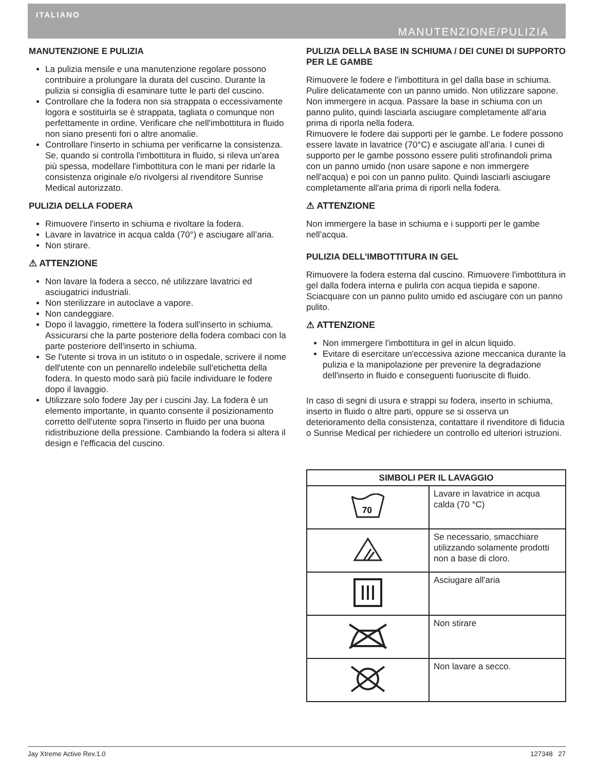ITALIANO
MANUTENZIONE/PULIZIA
MANUTENZIONE E PULIZIA
La pulizia mensile e una manutenzione regolare possono contribuire a prolungare la durata del cuscino. Durante la pulizia si consiglia di esaminare tutte le parti del cuscino.
Controllare che la fodera non sia strappata o eccessivamente logora e sostituirla se è strappata, tagliata o comunque non perfettamente in ordine. Verificare che nell'imbottitura in fluido non siano presenti fori o altre anomalie.
Controllare l'inserto in schiuma per verificarne la consistenza. Se, quando si controlla l'imbottitura in fluido, si rileva un'area più spessa, modellare l'imbottitura con le mani per ridarle la consistenza originale e/o rivolgersi al rivenditore Sunrise Medical autorizzato.
PULIZIA DELLA FODERA
Rimuovere l'inserto in schiuma e rivoltare la fodera.
Lavare in lavatrice in acqua calda (70°) e asciugare all’aria.
Non stirare.
⚠ ATTENZIONE
Non lavare la fodera a secco, né utilizzare lavatrici ed asciugatrici industriali.
Non sterilizzare in autoclave a vapore.
Non candeggiare.
Dopo il lavaggio, rimettere la fodera sull'inserto in schiuma. Assicurarsi che la parte posteriore della fodera combaci con la parte posteriore dell'inserto in schiuma.
Se l'utente si trova in un istituto o in ospedale, scrivere il nome dell'utente con un pennarello indelebile sull'etichetta della fodera. In questo modo sarà più facile individuare le fodere dopo il lavaggio.
Utilizzare solo fodere Jay per i cuscini Jay. La fodera è un elemento importante, in quanto consente il posizionamento corretto dell'utente sopra l'inserto in fluido per una buona ridistribuzione della pressione. Cambiando la fodera si altera il design e l'efficacia del cuscino.
PULIZIA DELLA BASE IN SCHIUMA / DEI CUNEI DI SUPPORTO PER LE GAMBE
Rimuovere le fodere e l'imbottitura in gel dalla base in schiuma.
Pulire delicatamente con un panno umido. Non utilizzare sapone. Non immergere in acqua. Passare la base in schiuma con un panno pulito, quindi lasciarla asciugare completamente all'aria prima di riporla nella fodera.
Rimuovere le fodere dai supporti per le gambe. Le fodere possono essere lavate in lavatrice (70°C) e asciugate all’aria. I cunei di supporto per le gambe possono essere puliti strofinandoli prima con un panno umido (non usare sapone e non immergere nell’acqua) e poi con un panno pulito. Quindi lasciarli asciugare completamente all'aria prima di riporli nella fodera.
⚠ ATTENZIONE
Non immergere la base in schiuma e i supporti per le gambe nell’acqua.
PULIZIA DELL’IMBOTTITURA IN GEL
Rimuovere la fodera esterna dal cuscino. Rimuovere l'imbottitura in gel dalla fodera interna e pulirla con acqua tiepida e sapone. Sciacquare con un panno pulito umido ed asciugare con un panno pulito.
⚠ ATTENZIONE
Non immergere l'imbottitura in gel in alcun liquido.
Evitare di esercitare un'eccessiva azione meccanica durante la pulizia e la manipolazione per prevenire la degradazione dell'inserto in fluido e conseguenti fuoriuscite di fluido.
In caso di segni di usura e strappi su fodera, inserto in schiuma, inserto in fluido o altre parti, oppure se si osserva un deterioramento della consistenza, contattare il rivenditore di fiducia o Sunrise Medical per richiedere un controllo ed ulteriori istruzioni.
| SIMBOLI PER IL LAVAGGIO | |
| --- | --- |
| 70 | Lavare in lavatrice in acqua calda (70 °C) |
| | Se necessario, smacchiare utilizzando solamente prodotti non a base di cloro. |
| | Asciugare all'aria |
| | Non stirare |
| | Non lavare a secco. |
Jay Xtreme Active Rev.1.0 127348 27